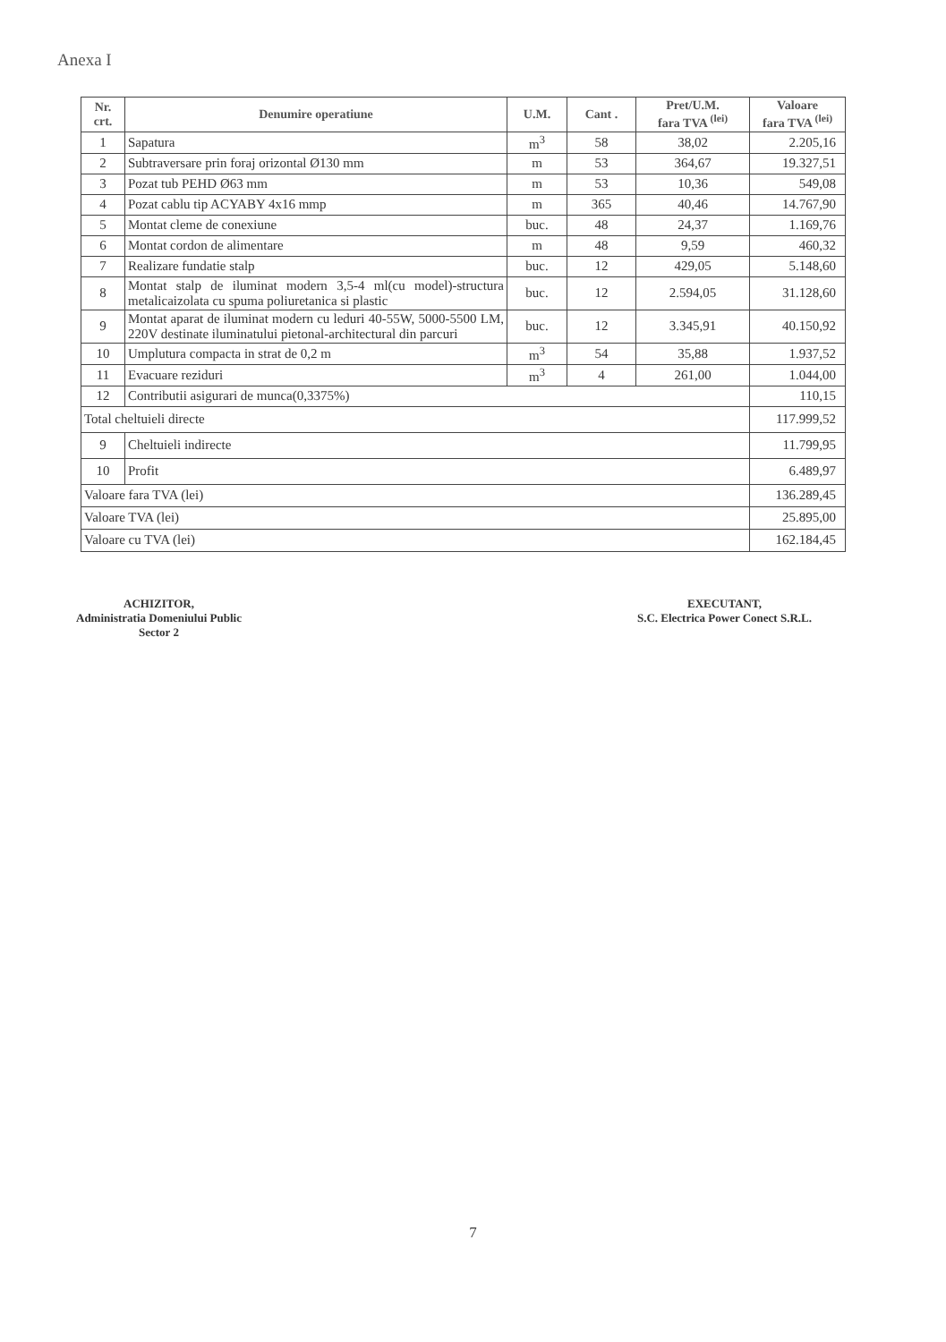Anexa I
| Nr. crt. | Denumire operatiune | U.M. | Cant . | Pret/U.M. fara TVA <sup>(lei)</sup> | Valoare fara TVA <sup>(lei)</sup> |
| --- | --- | --- | --- | --- | --- |
| 1 | Sapatura | m<sup>3</sup> | 58 | 38,02 | 2.205,16 |
| 2 | Subtraversare prin foraj orizontal Ø130 mm | m | 53 | 364,67 | 19.327,51 |
| 3 | Pozat tub PEHD Ø63 mm | m | 53 | 10,36 | 549,08 |
| 4 | Pozat cablu tip ACYABY 4x16 mmp | m | 365 | 40,46 | 14.767,90 |
| 5 | Montat cleme de conexiune | buc. | 48 | 24,37 | 1.169,76 |
| 6 | Montat cordon de alimentare | m | 48 | 9,59 | 460,32 |
| 7 | Realizare fundatie stalp | buc. | 12 | 429,05 | 5.148,60 |
| 8 | Montat stalp de iluminat modern 3,5-4 ml(cu model)-structura metalicaizolata cu spuma poliuretanica si plastic | buc. | 12 | 2.594,05 | 31.128,60 |
| 9 | Montat aparat de iluminat modern cu leduri 40-55W, 5000-5500 LM, 220V destinate iluminatului pietonal-architectural din parcuri | buc. | 12 | 3.345,91 | 40.150,92 |
| 10 | Umplutura compacta in strat de 0,2 m | m<sup>3</sup> | 54 | 35,88 | 1.937,52 |
| 11 | Evacuare reziduri | m<sup>3</sup> | 4 | 261,00 | 1.044,00 |
| 12 | Contributii asigurari de munca(0,3375%) | | | | 110,15 |
| Total cheltuieli directe | | | | | 117.999,52 |
| 9 | Cheltuieli indirecte | | | | 11.799,95 |
| 10 | Profit | | | | 6.489,97 |
| Valoare fara TVA (lei) | | | | | 136.289,45 |
| Valoare TVA (lei) | | | | | 25.895,00 |
| Valoare cu TVA (lei) | | | | | 162.184,45 |
ACHIZITOR,
Administratia Domeniului Public
Sector 2
EXECUTANT,
S.C. Electrica Power Conect S.R.L.
7